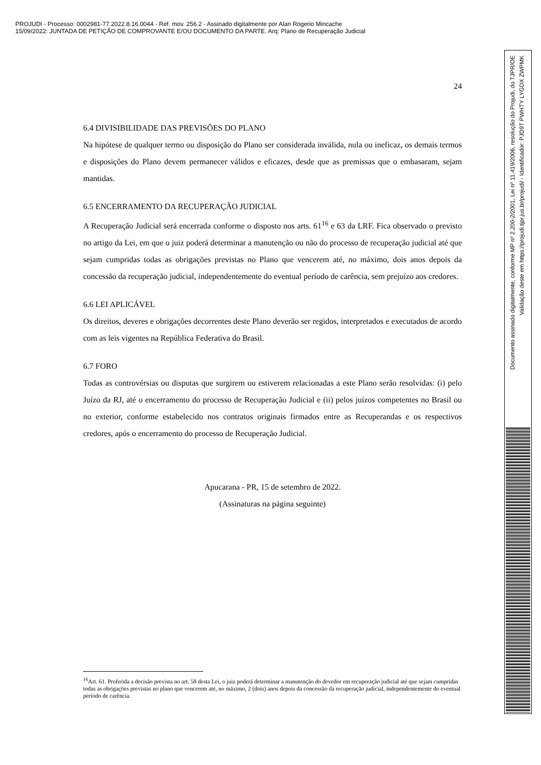PROJUDI - Processo: 0002981-77.2022.8.16.0044 - Ref. mov. 256.2 - Assinado digitalmente por Alan Rogerio Mincache
15/09/2022: JUNTADA DE PETIÇÃO DE COMPROVANTE E/OU DOCUMENTO DA PARTE. Arq: Plano de Recuperação Judicial
24
6.4 DIVISIBILIDADE DAS PREVISÕES DO PLANO
Na hipótese de qualquer termo ou disposição do Plano ser considerada inválida, nula ou ineficaz, os demais termos e disposições do Plano devem permanecer válidos e eficazes, desde que as premissas que o embasaram, sejam mantidas.
6.5 ENCERRAMENTO DA RECUPERAÇÃO JUDICIAL
A Recuperação Judicial será encerrada conforme o disposto nos arts. 61<sup>16</sup> e 63 da LRF. Fica observado o previsto no artigo da Lei, em que o juiz poderá determinar a manutenção ou não do processo de recuperação judicial até que sejam cumpridas todas as obrigações previstas no Plano que vencerem até, no máximo, dois anos depois da concessão da recuperação judicial, independentemente do eventual período de carência, sem prejuízo aos credores.
6.6 LEI APLICÁVEL
Os direitos, deveres e obrigações decorrentes deste Plano deverão ser regidos, interpretados e executados de acordo com as leis vigentes na República Federativa do Brasil.
6.7 FORO
Todas as controvérsias ou disputas que surgirem ou estiverem relacionadas a este Plano serão resolvidas: (i) pelo Juízo da RJ, até o encerramento do processo de Recuperação Judicial e (ii) pelos juízos competentes no Brasil ou no exterior, conforme estabelecido nos contratos originais firmados entre as Recuperandas e os respectivos credores, após o encerramento do processo de Recuperação Judicial.
Apucarana - PR, 15 de setembro de 2022.
(Assinaturas na página seguinte)
<sup>16</sup> Art. 61. Proferida a decisão prevista no art. 58 desta Lei, o juiz poderá determinar a manutenção do devedor em recuperação judicial até que sejam cumpridas todas as obrigações previstas no plano que vencerem até, no máximo, 2 (dois) anos depois da concessão da recuperação judicial, independentemente do eventual período de carência.
Documento assinado digitalmente, conforme MP nº 2.200-2/2001, Lei nº 11.419/2006, resolução do Projudi, do TJPR/OE
Validação deste em https://projudi.tjpr.jus.br/projudi/ - Identificador: PJD9T PWHTY LYGDX ZWPMK